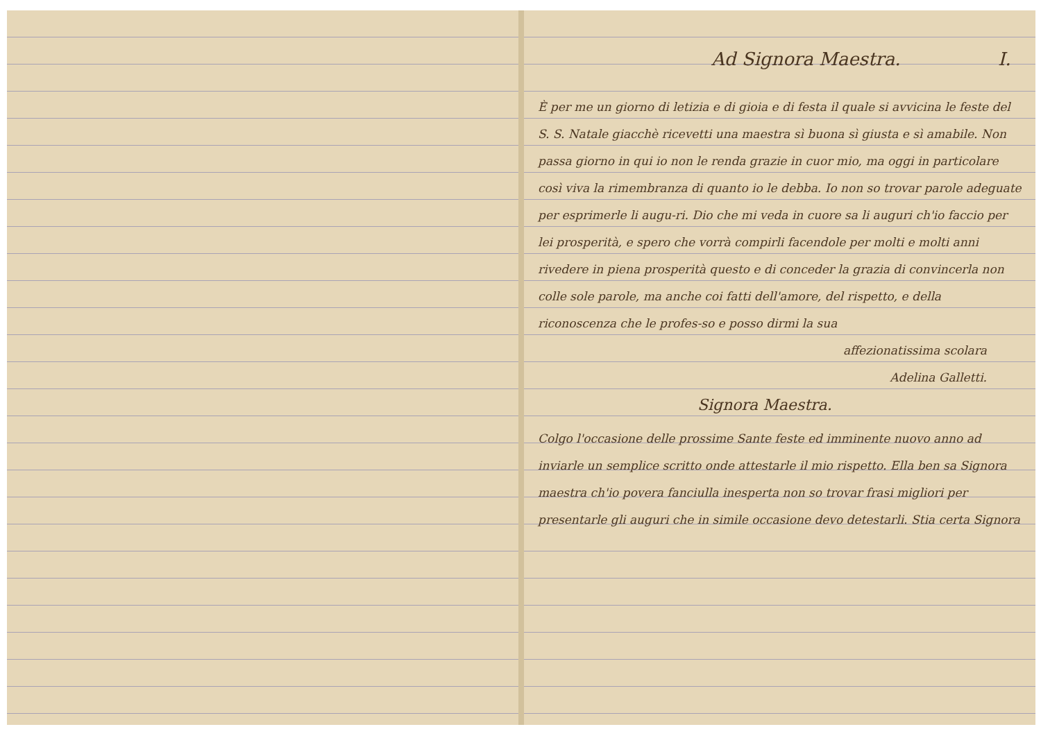Ad Signora Maestra. I.
È per me un giorno di letizia e di gioia e di festa il quale si avvicina le feste del S. S. Natale giacchè ricevetti una maestra sì buona sì giusta e sì amabile. Non passa giorno in qui io non le renda grazie in cuor mio, ma oggi in particolare così viva la rimembranza di quanto io le debba. Io non so trovar parole adeguate per esprimerle li augu-ri. Dio che mi veda in cuore sa li auguri ch'io faccio per lei prosperità, e spero che vorrà compirli facendole per molti e molti anni rivedere in piena prosperità questo e di conceder la grazia di convincerla non colle sole parole, ma anche coi fatti dell'amore, del rispetto, e della riconoscenza che le profes-so e posso dirmi la sua
affezionatissima scolara
Adelina Galletti.
Signora Maestra.
Colgo l'occasione delle prossime Sante feste ed imminente nuovo anno ad inviarle un semplice scritto onde attestarle il mio rispetto. Ella ben sa Signora maestra ch'io povera fanciulla inesperta non so trovar frasi migliori per presentarle gli auguri che in simile occasione devo detestarli. Stia certa Signora